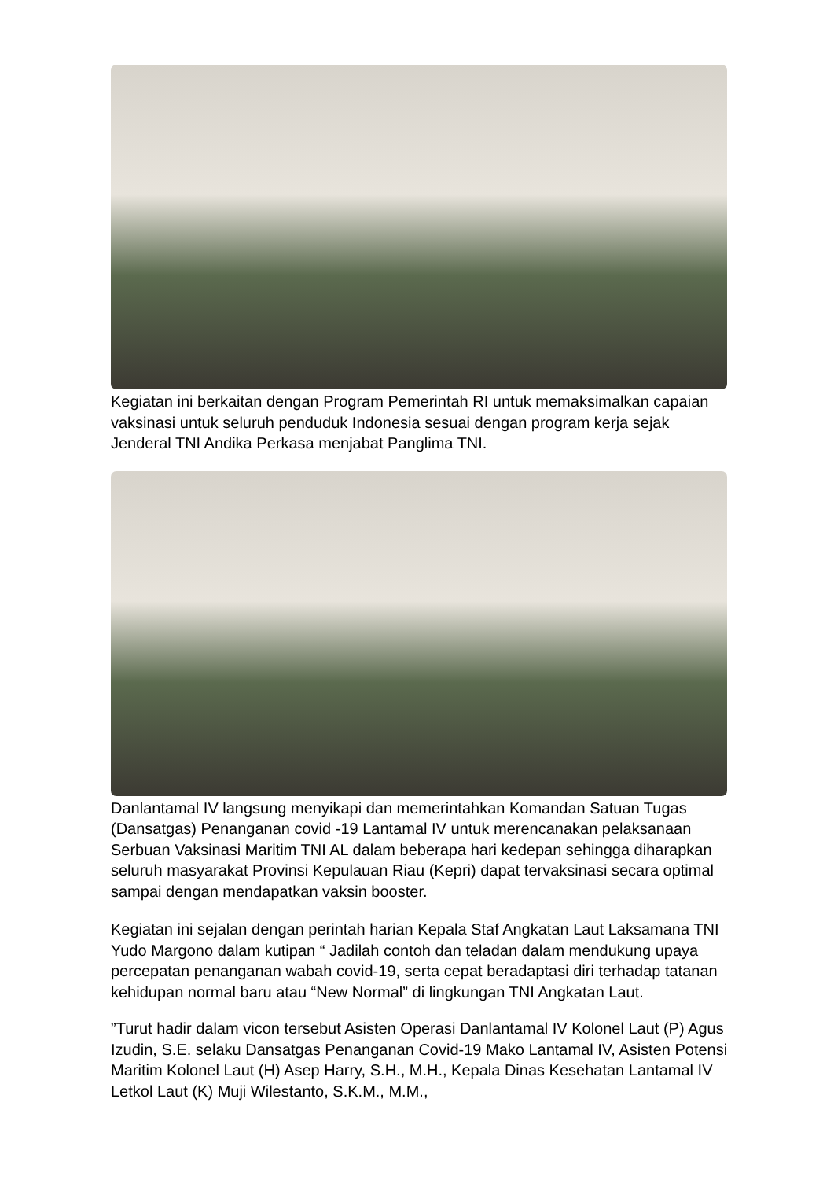Kegiatan ini berkaitan dengan Program Pemerintah RI untuk memaksimalkan capaian vaksinasi untuk seluruh penduduk Indonesia sesuai dengan program kerja sejak Jenderal TNI Andika Perkasa menjabat Panglima TNI.
Danlantamal IV langsung menyikapi dan memerintahkan Komandan Satuan Tugas (Dansatgas) Penanganan covid -19 Lantamal IV untuk merencanakan pelaksanaan Serbuan Vaksinasi Maritim TNI AL dalam beberapa hari kedepan sehingga diharapkan seluruh masyarakat Provinsi Kepulauan Riau (Kepri) dapat tervaksinasi secara optimal sampai dengan mendapatkan vaksin booster.
Kegiatan ini sejalan dengan perintah harian Kepala Staf Angkatan Laut Laksamana TNI Yudo Margono dalam kutipan “ Jadilah contoh dan teladan dalam mendukung upaya percepatan penanganan wabah covid-19, serta cepat beradaptasi diri terhadap tatanan kehidupan normal baru atau “New Normal” di lingkungan TNI Angkatan Laut.
”Turut hadir dalam vicon tersebut Asisten Operasi Danlantamal IV Kolonel Laut (P) Agus Izudin, S.E. selaku Dansatgas Penanganan Covid-19 Mako Lantamal IV, Asisten Potensi Maritim Kolonel Laut (H) Asep Harry, S.H., M.H., Kepala Dinas Kesehatan Lantamal IV Letkol Laut (K) Muji Wilestanto, S.K.M., M.M.,